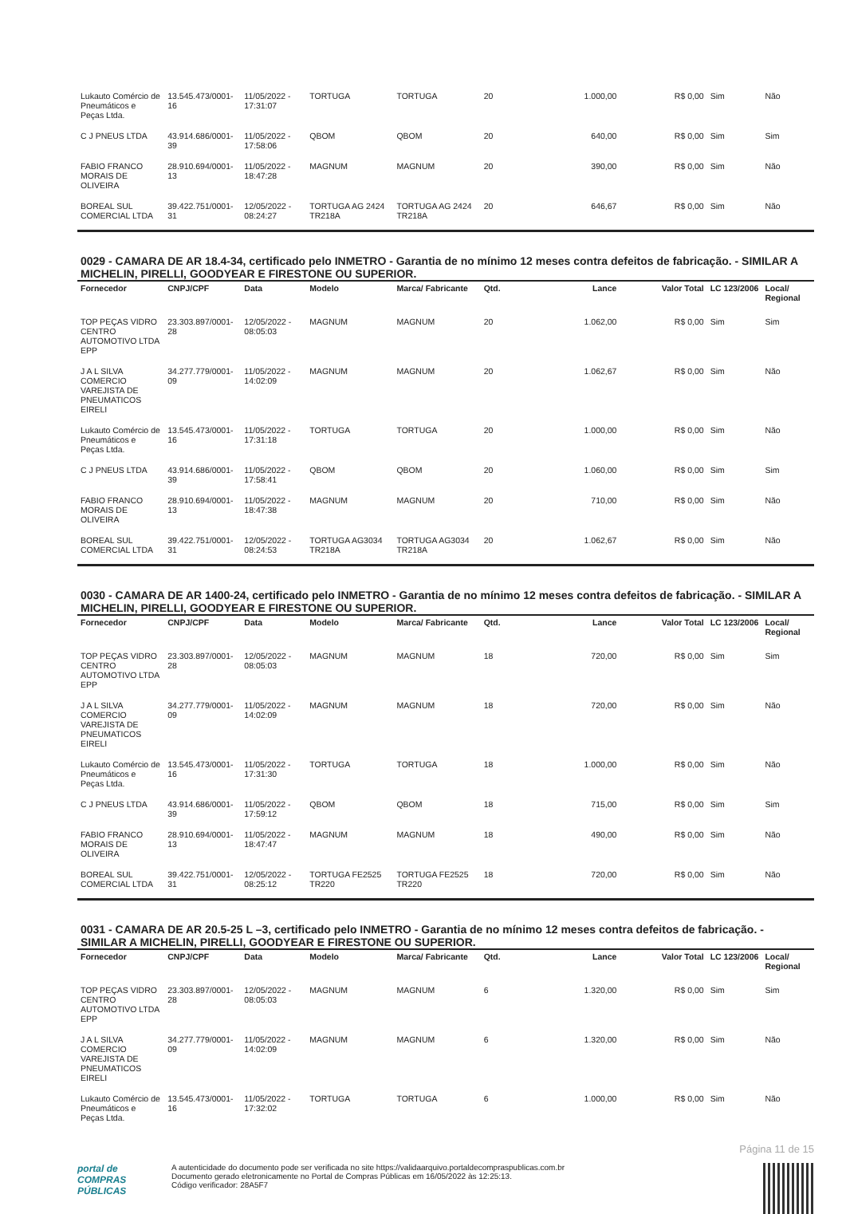| Lukauto Comércio de Pneumáticos e Peças Ltda. | 13.545.473/0001-16 | 11/05/2022 - 17:31:07 | TORTUGA | TORTUGA | 20 | 1.000,00 | R$ 0,00 | Sim | Não |
| C J PNEUS LTDA | 43.914.686/0001-39 | 11/05/2022 - 17:58:06 | QBOM | QBOM | 20 | 640,00 | R$ 0,00 | Sim | Sim |
| FABIO FRANCO MORAIS DE OLIVEIRA | 28.910.694/0001-13 | 11/05/2022 - 18:47:28 | MAGNUM | MAGNUM | 20 | 390,00 | R$ 0,00 | Sim | Não |
| BOREAL SUL COMERCIAL LTDA | 39.422.751/0001-31 | 12/05/2022 - 08:24:27 | TORTUGA AG 2424 TR218A | TORTUGA AG 2424 TR218A | 20 | 646,67 | R$ 0,00 | Sim | Não |
0029 - CAMARA DE AR 18.4-34, certificado pelo INMETRO - Garantia de no mínimo 12 meses contra defeitos de fabricação. - SIMILAR A MICHELIN, PIRELLI, GOODYEAR E FIRESTONE OU SUPERIOR.
| Fornecedor | CNPJ/CPF | Data | Modelo | Marca/ Fabricante | Qtd. | Lance | Valor Total | LC 123/2006 | Local/ Regional |
| --- | --- | --- | --- | --- | --- | --- | --- | --- | --- |
| TOP PEÇAS VIDRO CENTRO AUTOMOTIVO LTDA EPP | 23.303.897/0001-28 | 12/05/2022 - 08:05:03 | MAGNUM | MAGNUM | 20 | 1.062,00 | R$ 0,00 | Sim | Sim |
| J A L SILVA COMERCIO VAREJISTA DE PNEUMATICOS EIRELI | 34.277.779/0001-09 | 11/05/2022 - 14:02:09 | MAGNUM | MAGNUM | 20 | 1.062,67 | R$ 0,00 | Sim | Não |
| Lukauto Comércio de Pneumáticos e Peças Ltda. | 13.545.473/0001-16 | 11/05/2022 - 17:31:18 | TORTUGA | TORTUGA | 20 | 1.000,00 | R$ 0,00 | Sim | Não |
| C J PNEUS LTDA | 43.914.686/0001-39 | 11/05/2022 - 17:58:41 | QBOM | QBOM | 20 | 1.060,00 | R$ 0,00 | Sim | Sim |
| FABIO FRANCO MORAIS DE OLIVEIRA | 28.910.694/0001-13 | 11/05/2022 - 18:47:38 | MAGNUM | MAGNUM | 20 | 710,00 | R$ 0,00 | Sim | Não |
| BOREAL SUL COMERCIAL LTDA | 39.422.751/0001-31 | 12/05/2022 - 08:24:53 | TORTUGA AG3034 TR218A | TORTUGA AG3034 TR218A | 20 | 1.062,67 | R$ 0,00 | Sim | Não |
0030 - CAMARA DE AR 1400-24, certificado pelo INMETRO - Garantia de no mínimo 12 meses contra defeitos de fabricação. - SIMILAR A MICHELIN, PIRELLI, GOODYEAR E FIRESTONE OU SUPERIOR.
| Fornecedor | CNPJ/CPF | Data | Modelo | Marca/ Fabricante | Qtd. | Lance | Valor Total | LC 123/2006 | Local/ Regional |
| --- | --- | --- | --- | --- | --- | --- | --- | --- | --- |
| TOP PEÇAS VIDRO CENTRO AUTOMOTIVO LTDA EPP | 23.303.897/0001-28 | 12/05/2022 - 08:05:03 | MAGNUM | MAGNUM | 18 | 720,00 | R$ 0,00 | Sim | Sim |
| J A L SILVA COMERCIO VAREJISTA DE PNEUMATICOS EIRELI | 34.277.779/0001-09 | 11/05/2022 - 14:02:09 | MAGNUM | MAGNUM | 18 | 720,00 | R$ 0,00 | Sim | Não |
| Lukauto Comércio de Pneumáticos e Peças Ltda. | 13.545.473/0001-16 | 11/05/2022 - 17:31:30 | TORTUGA | TORTUGA | 18 | 1.000,00 | R$ 0,00 | Sim | Não |
| C J PNEUS LTDA | 43.914.686/0001-39 | 11/05/2022 - 17:59:12 | QBOM | QBOM | 18 | 715,00 | R$ 0,00 | Sim | Sim |
| FABIO FRANCO MORAIS DE OLIVEIRA | 28.910.694/0001-13 | 11/05/2022 - 18:47:47 | MAGNUM | MAGNUM | 18 | 490,00 | R$ 0,00 | Sim | Não |
| BOREAL SUL COMERCIAL LTDA | 39.422.751/0001-31 | 12/05/2022 - 08:25:12 | TORTUGA FE2525 TR220 | TORTUGA FE2525 TR220 | 18 | 720,00 | R$ 0,00 | Sim | Não |
0031 - CAMARA DE AR 20.5-25 L –3, certificado pelo INMETRO - Garantia de no mínimo 12 meses contra defeitos de fabricação. - SIMILAR A MICHELIN, PIRELLI, GOODYEAR E FIRESTONE OU SUPERIOR.
| Fornecedor | CNPJ/CPF | Data | Modelo | Marca/ Fabricante | Qtd. | Lance | Valor Total | LC 123/2006 | Local/ Regional |
| --- | --- | --- | --- | --- | --- | --- | --- | --- | --- |
| TOP PEÇAS VIDRO CENTRO AUTOMOTIVO LTDA EPP | 23.303.897/0001-28 | 12/05/2022 - 08:05:03 | MAGNUM | MAGNUM | 6 | 1.320,00 | R$ 0,00 | Sim | Sim |
| J A L SILVA COMERCIO VAREJISTA DE PNEUMATICOS EIRELI | 34.277.779/0001-09 | 11/05/2022 - 14:02:09 | MAGNUM | MAGNUM | 6 | 1.320,00 | R$ 0,00 | Sim | Não |
| Lukauto Comércio de Pneumáticos e Peças Ltda. | 13.545.473/0001-16 | 11/05/2022 - 17:32:02 | TORTUGA | TORTUGA | 6 | 1.000,00 | R$ 0,00 | Sim | Não |
Página 11 de 15
portal de
COMPRAS
PÚBLICAS
A autenticidade do documento pode ser verificada no site https://validaarquivo.portaldecompraspublicas.com.br
Documento gerado eletronicamente no Portal de Compras Públicas em 16/05/2022 às 12:25:13.
Código verificador: 28A5F7